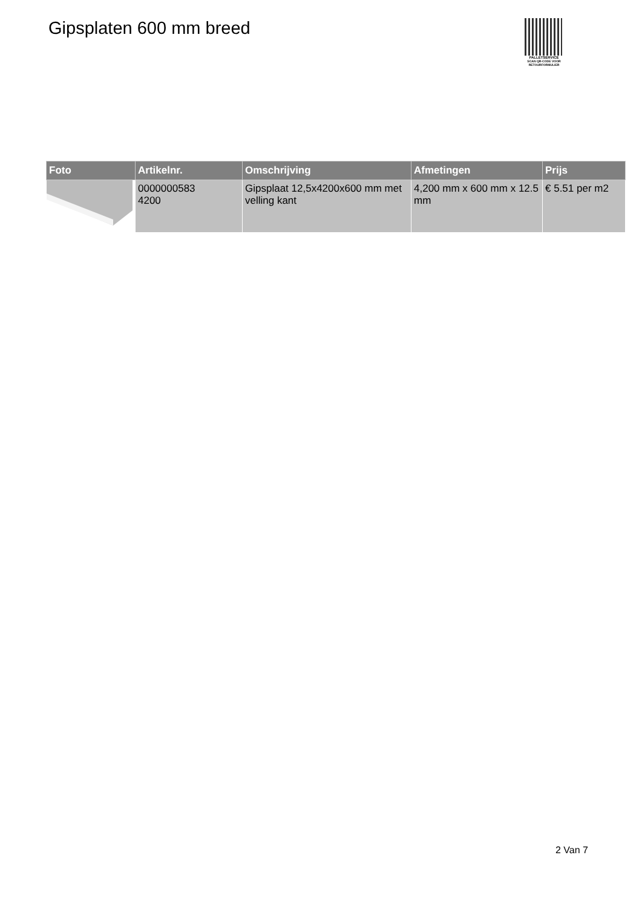Gipsplaten 600 mm breed
PALLETSERVICE
SCAN QR-CODE VOOR RETOURFORMULIER
| Foto | Artikelnr. | Omschrijving | Afmetingen | Prijs |
| --- | --- | --- | --- | --- |
| | 0000000583 4200 | Gipsplaat 12,5x4200x600 mm met velling kant | 4,200 mm x 600 mm x 12.5 mm | € 5.51 per m2 |
2 Van 7